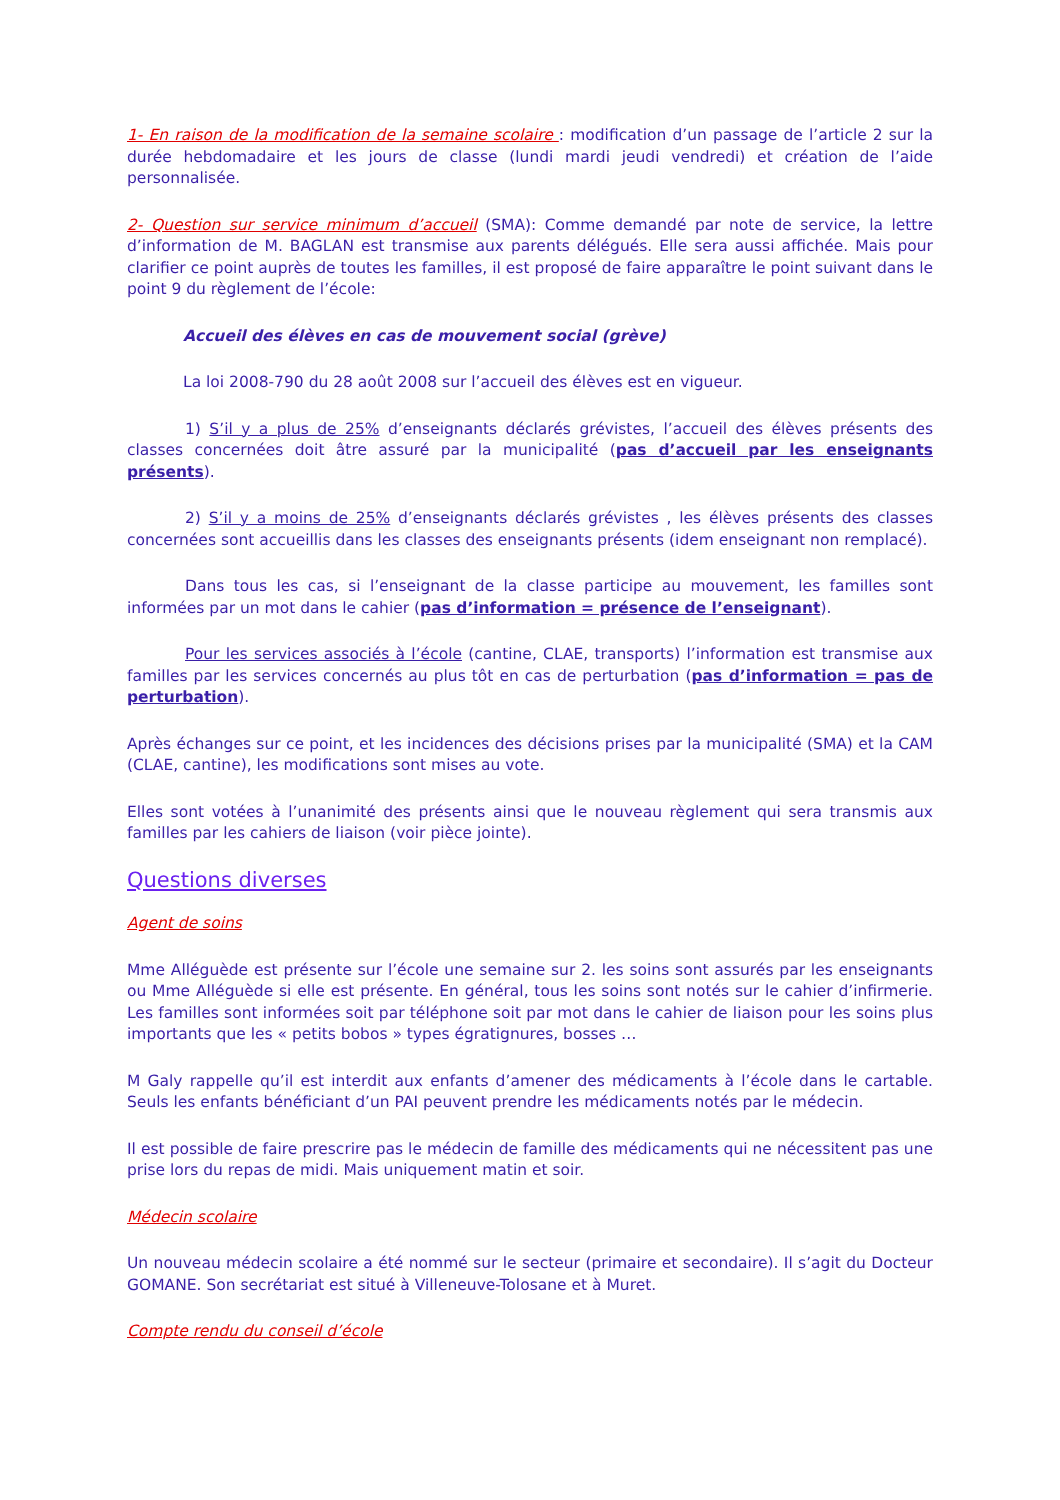1- En raison de la modification de la semaine scolaire : modification d’un passage de l’article 2 sur la durée hebdomadaire et les jours de classe (lundi mardi jeudi vendredi) et création de l’aide personnalisée.
2- Question sur service minimum d’accueil (SMA): Comme demandé par note de service, la lettre d’information de M. BAGLAN est transmise aux parents délégués. Elle sera aussi affichée. Mais pour clarifier ce point auprès de toutes les familles, il est proposé de faire apparaître le point suivant dans le point 9 du règlement de l’école:
Accueil des élèves en cas de mouvement social (grève)
La loi 2008-790 du 28 août 2008 sur l’accueil des élèves est en vigueur.
1) S’il y a plus de 25% d’enseignants déclarés grévistes, l’accueil des élèves présents des classes concernées doit âtre assuré par la municipalité (pas d’accueil par les enseignants présents).
2) S’il y a moins de 25% d’enseignants déclarés grévistes , les élèves présents des classes concernées sont accueillis dans les classes des enseignants présents (idem enseignant non remplacé).
Dans tous les cas, si l’enseignant de la classe participe au mouvement, les familles sont informées par un mot dans le cahier (pas d’information = présence de l’enseignant).
Pour les services associés à l’école (cantine, CLAE, transports) l’information est transmise aux familles par les services concernés au plus tôt en cas de perturbation (pas d’information = pas de perturbation).
Après échanges sur ce point, et les incidences des décisions prises par la municipalité (SMA) et la CAM (CLAE, cantine), les modifications sont mises au vote.
Elles sont votées à l’unanimité des présents ainsi que le nouveau règlement qui sera transmis aux familles par les cahiers de liaison (voir pièce jointe).
Questions diverses
Agent de soins
Mme Alléguède est présente sur l’école une semaine sur 2. les soins sont assurés par les enseignants ou Mme Alléguède si elle est présente. En général, tous les soins sont notés sur le cahier d’infirmerie. Les familles sont informées soit par téléphone soit par mot dans le cahier de liaison pour les soins plus importants que les « petits bobos » types égratignures, bosses …
M Galy rappelle qu’il est interdit aux enfants d’amener des médicaments à l’école dans le cartable. Seuls les enfants bénéficiant d’un PAI peuvent prendre les médicaments notés par le médecin.
Il est possible de faire prescrire pas le médecin de famille des médicaments qui ne nécessitent pas une prise lors du repas de midi. Mais uniquement matin et soir.
Médecin scolaire
Un nouveau médecin scolaire a été nommé sur le secteur (primaire et secondaire). Il s’agit du Docteur GOMANE. Son secrétariat est situé à Villeneuve-Tolosane et à Muret.
Compte rendu du conseil d’école